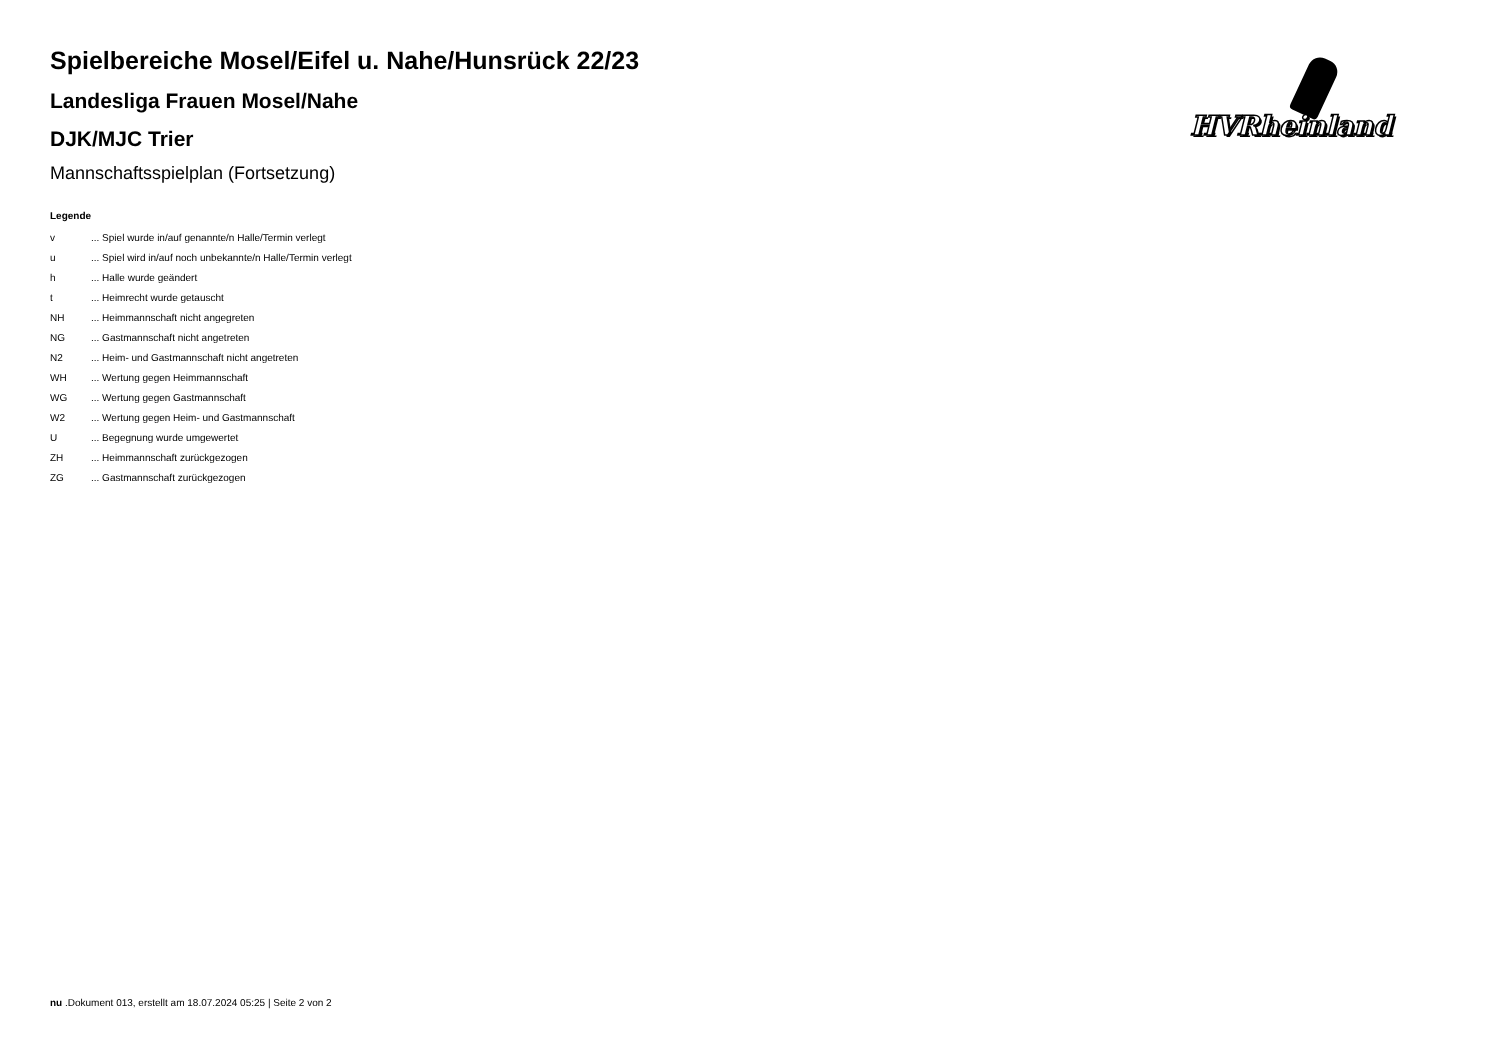HVRheinland
Spielbereiche Mosel/Eifel u. Nahe/Hunsrück 22/23
Landesliga Frauen Mosel/Nahe
DJK/MJC Trier
Mannschaftsspielplan (Fortsetzung)
Legende
| v | ... Spiel wurde in/auf genannte/n Halle/Termin verlegt |
| u | ... Spiel wird in/auf noch unbekannte/n Halle/Termin verlegt |
| h | ... Halle wurde geändert |
| t | ... Heimrecht wurde getauscht |
| NH | ... Heimmannschaft nicht angegreten |
| NG | ... Gastmannschaft nicht angetreten |
| N2 | ... Heim- und Gastmannschaft nicht angetreten |
| WH | ... Wertung gegen Heimmannschaft |
| WG | ... Wertung gegen Gastmannschaft |
| W2 | ... Wertung gegen Heim- und Gastmannschaft |
| U | ... Begegnung wurde umgewertet |
| ZH | ... Heimmannschaft zurückgezogen |
| ZG | ... Gastmannschaft zurückgezogen |
nu .Dokument 013, erstellt am 18.07.2024 05:25 | Seite 2 von 2